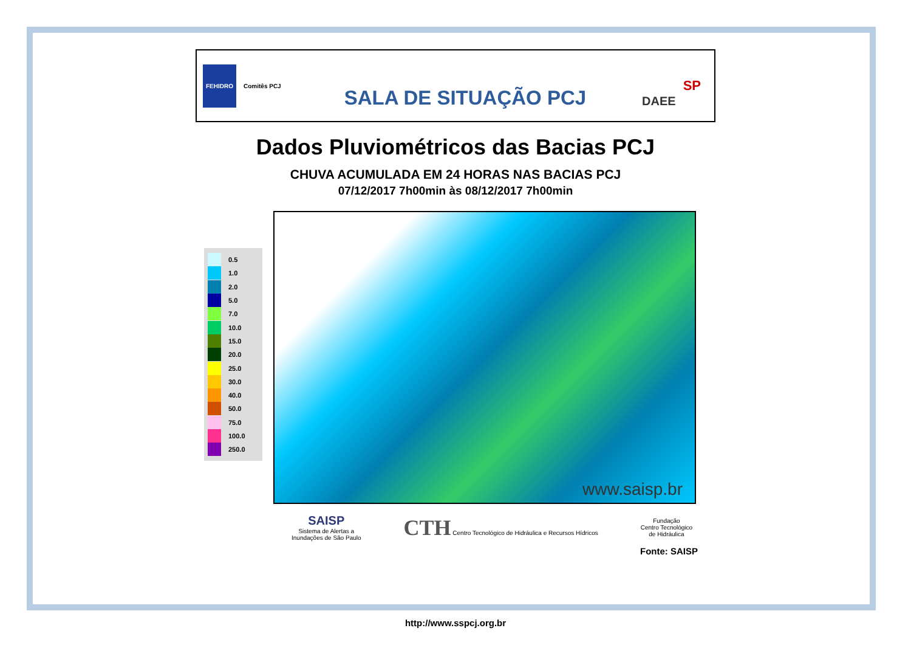FEHIDRO
Comitês PCJ
SALA DE SITUAÇÃO PCJ
DAEE
SP
Dados Pluviométricos das Bacias PCJ
CHUVA ACUMULADA EM 24 HORAS NAS BACIAS PCJ
07/12/2017 7h00min às 08/12/2017 7h00min
0.5
1.0
2.0
5.0
7.0
10.0
15.0
20.0
25.0
30.0
40.0
50.0
75.0
100.0
250.0
www.saisp.br
SAISP
Sistema de Alertas a
Inundações de São Paulo
CTH Centro Tecnológico de Hidráulica e Recursos Hídricos
Fundação
Centro Tecnológico
de Hidráulica
Fonte: SAISP
http://www.sspcj.org.br